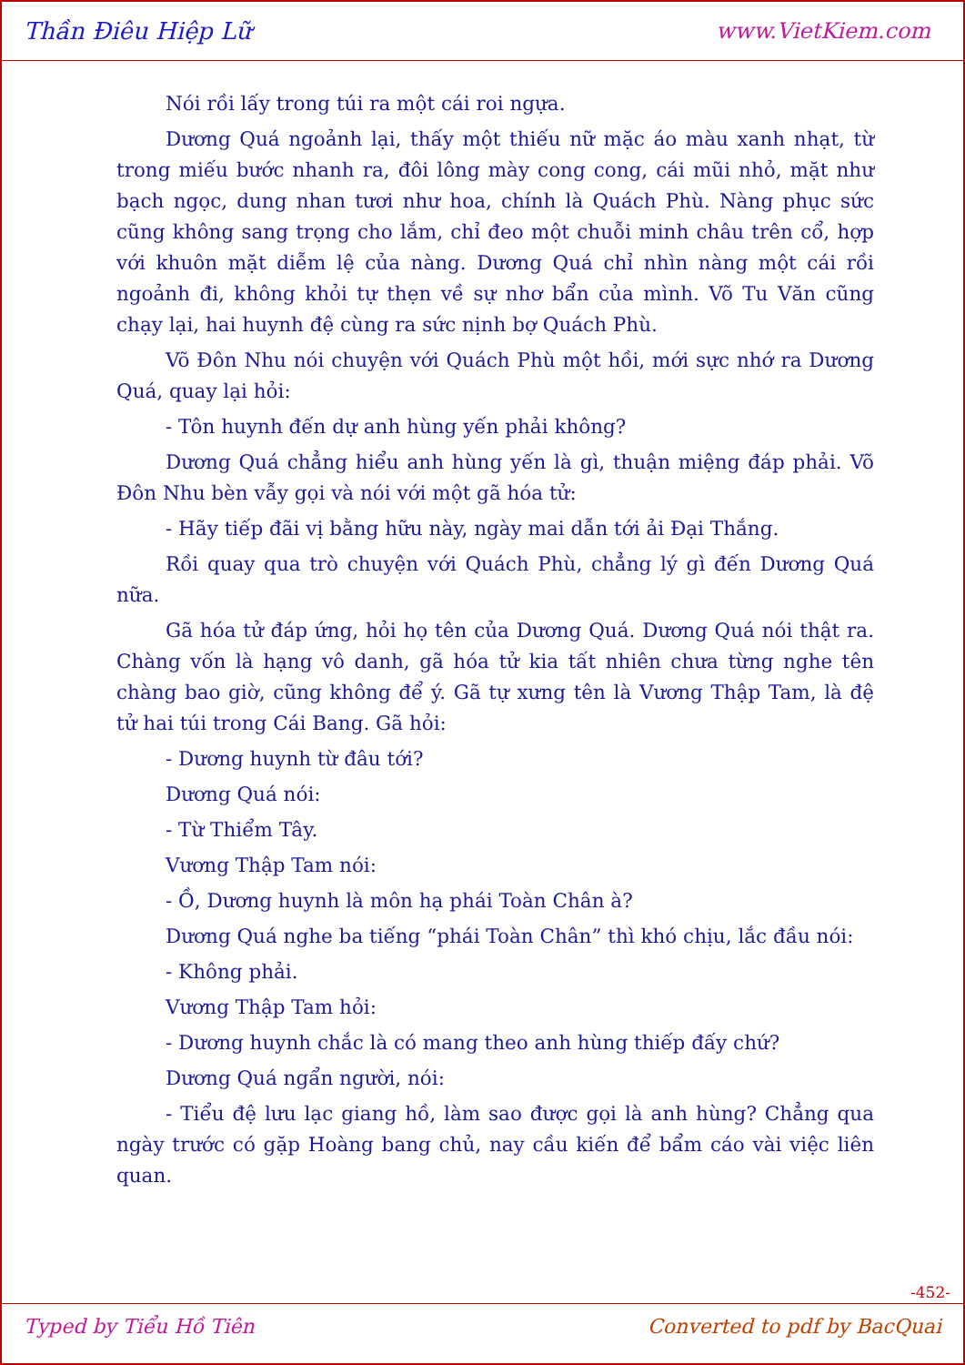Thần Điêu Hiệp Lữ www.VietKiem.com
Nói rồi lấy trong túi ra một cái roi ngựa.
Dương Quá ngoảnh lại, thấy một thiếu nữ mặc áo màu xanh nhạt, từ trong miếu bước nhanh ra, đôi lông mày cong cong, cái mũi nhỏ, mặt như bạch ngọc, dung nhan tươi như hoa, chính là Quách Phù. Nàng phục sức cũng không sang trọng cho lắm, chỉ đeo một chuỗi minh châu trên cổ, hợp với khuôn mặt diễm lệ của nàng. Dương Quá chỉ nhìn nàng một cái rồi ngoảnh đi, không khỏi tự thẹn về sự nhơ bẩn của mình. Võ Tu Văn cũng chạy lại, hai huynh đệ cùng ra sức nịnh bợ Quách Phù.
Võ Đôn Nhu nói chuyện với Quách Phù một hồi, mới sực nhớ ra Dương Quá, quay lại hỏi:
- Tôn huynh đến dự anh hùng yến phải không?
Dương Quá chẳng hiểu anh hùng yến là gì, thuận miệng đáp phải. Võ Đôn Nhu bèn vẫy gọi và nói với một gã hóa tử:
- Hãy tiếp đãi vị bằng hữu này, ngày mai dẫn tới ải Đại Thắng.
Rồi quay qua trò chuyện với Quách Phù, chẳng lý gì đến Dương Quá nữa.
Gã hóa tử đáp ứng, hỏi họ tên của Dương Quá. Dương Quá nói thật ra. Chàng vốn là hạng vô danh, gã hóa tử kia tất nhiên chưa từng nghe tên chàng bao giờ, cũng không để ý. Gã tự xưng tên là Vương Thập Tam, là đệ tử hai túi trong Cái Bang. Gã hỏi:
- Dương huynh từ đâu tới?
Dương Quá nói:
- Từ Thiểm Tây.
Vương Thập Tam nói:
- Ồ, Dương huynh là môn hạ phái Toàn Chân à?
Dương Quá nghe ba tiếng “phái Toàn Chân” thì khó chịu, lắc đầu nói:
- Không phải.
Vương Thập Tam hỏi:
- Dương huynh chắc là có mang theo anh hùng thiếp đấy chứ?
Dương Quá ngẩn người, nói:
- Tiểu đệ lưu lạc giang hồ, làm sao được gọi là anh hùng? Chẳng qua ngày trước có gặp Hoàng bang chủ, nay cầu kiến để bẩm cáo vài việc liên quan.
-452-
Typed by Tiểu Hồ Tiên Converted to pdf by BacQuai